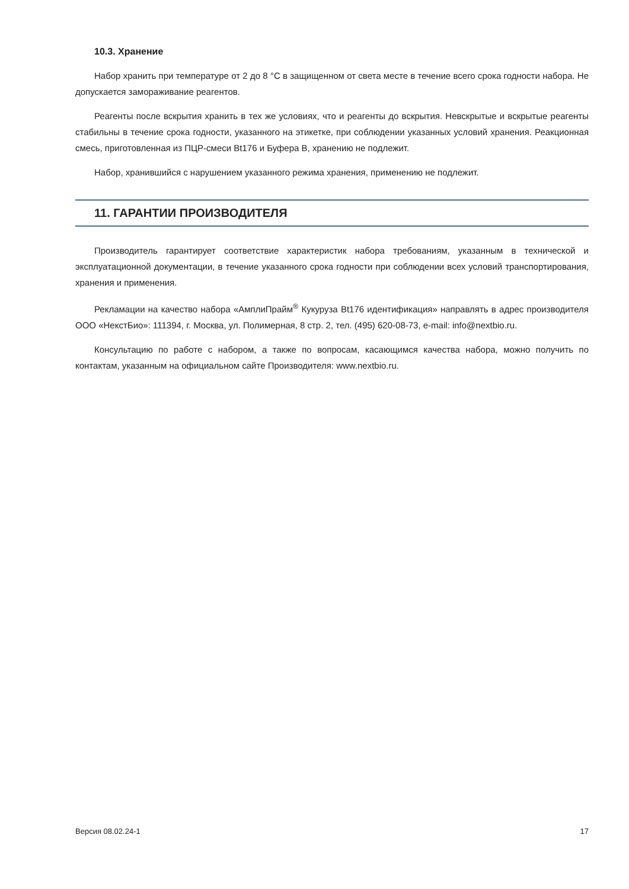10.3. Хранение
Набор хранить при температуре от 2 до 8 °С в защищенном от света месте в течение всего срока годности набора. Не допускается замораживание реагентов.
Реагенты после вскрытия хранить в тех же условиях, что и реагенты до вскрытия. Невскрытые и вскрытые реагенты стабильны в течение срока годности, указанного на этикетке, при соблюдении указанных условий хранения. Реакционная смесь, приготовленная из ПЦР-смеси Bt176 и Буфера B, хранению не подлежит.
Набор, хранившийся с нарушением указанного режима хранения, применению не подлежит.
11. ГАРАНТИИ ПРОИЗВОДИТЕЛЯ
Производитель гарантирует соответствие характеристик набора требованиям, указанным в технической и эксплуатационной документации, в течение указанного срока годности при соблюдении всех условий транспортирования, хранения и применения.
Рекламации на качество набора «АмплиПрайм<sup>®</sup> Кукуруза Bt176 идентификация» направлять в адрес производителя ООО «НекстБио»: 111394, г. Москва, ул. Полимерная, 8 стр. 2, тел. (495) 620-08-73, e-mail: info@nextbio.ru.
Консультацию по работе с набором, а также по вопросам, касающимся качества набора, можно получить по контактам, указанным на официальном сайте Производителя: www.nextbio.ru.
Версия 08.02.24-1 17